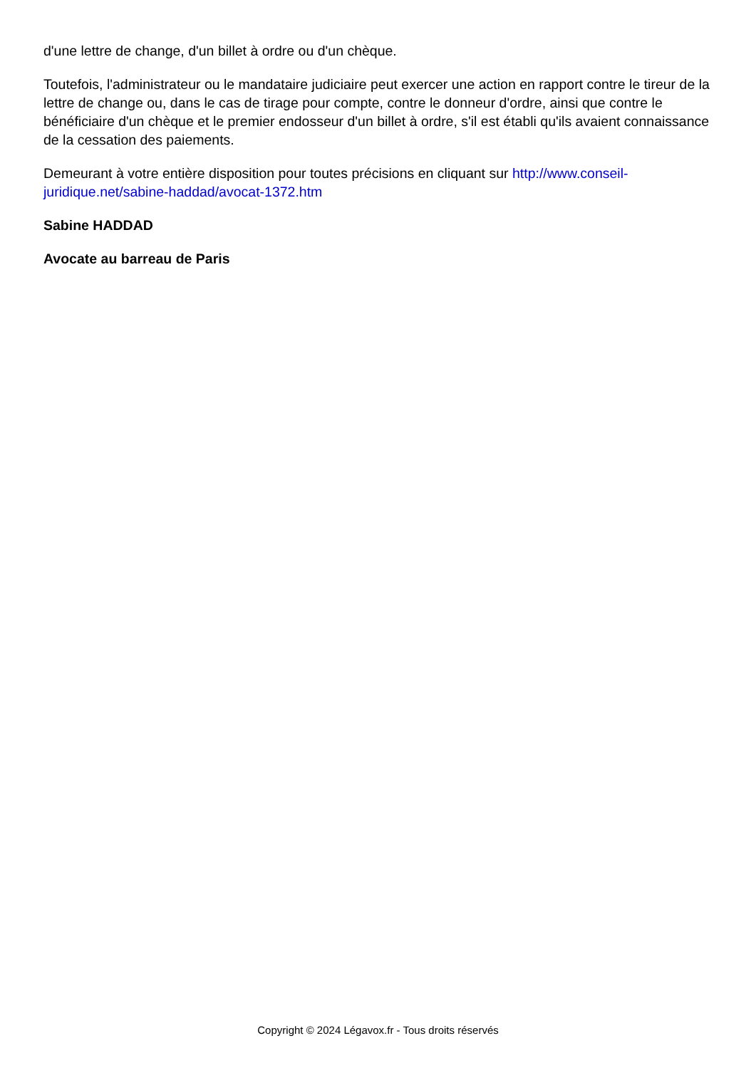d'une lettre de change, d'un billet à ordre ou d'un chèque.
Toutefois, l'administrateur ou le mandataire judiciaire peut exercer une action en rapport contre le tireur de la lettre de change ou, dans le cas de tirage pour compte, contre le donneur d'ordre, ainsi que contre le bénéficiaire d'un chèque et le premier endosseur d'un billet à ordre, s'il est établi qu'ils avaient connaissance de la cessation des paiements.
Demeurant à votre entière disposition pour toutes précisions en cliquant sur http://www.conseil-juridique.net/sabine-haddad/avocat-1372.htm
Sabine HADDAD
Avocate au barreau de Paris
Copyright © 2024 Légavox.fr - Tous droits réservés